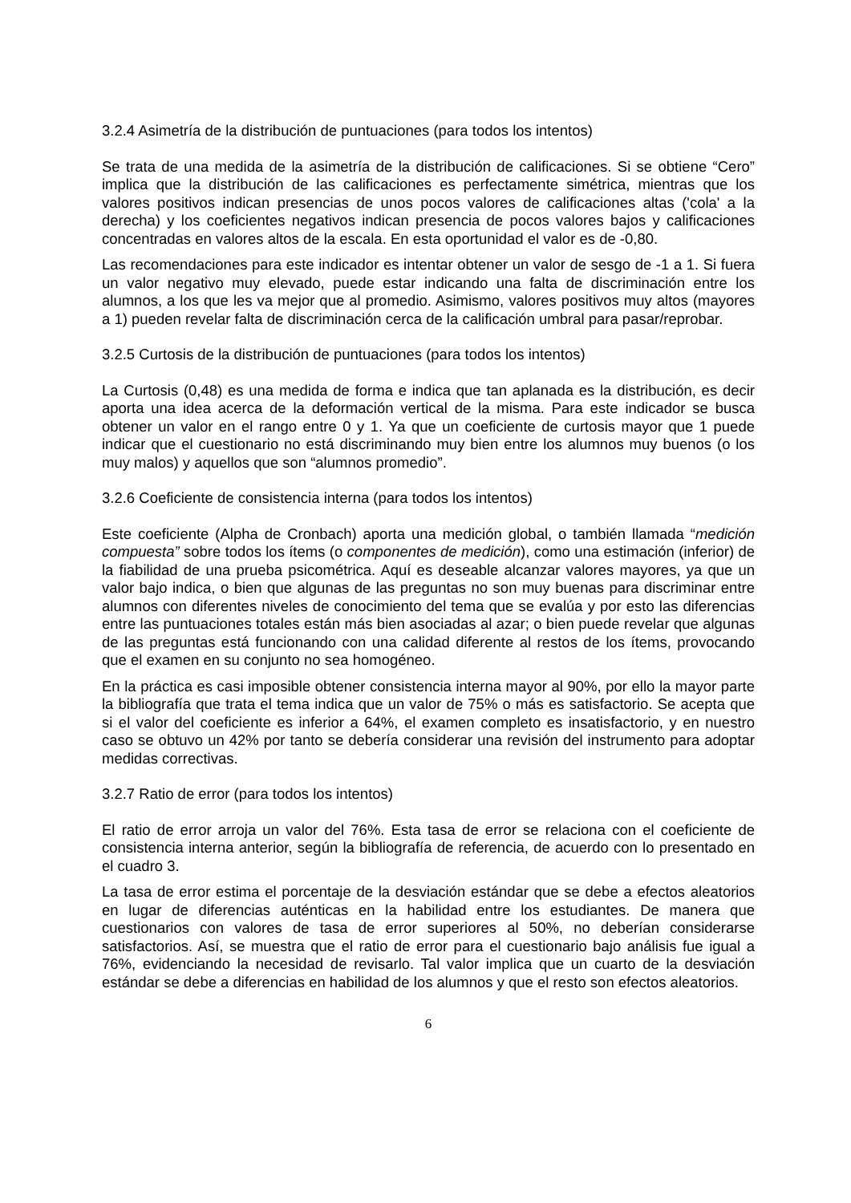3.2.4 Asimetría de la distribución de puntuaciones (para todos los intentos)
Se trata de una medida de la asimetría de la distribución de calificaciones. Si se obtiene “Cero” implica que la distribución de las calificaciones es perfectamente simétrica, mientras que los valores positivos indican presencias de unos pocos valores de calificaciones altas ('cola' a la derecha) y los coeficientes negativos indican presencia de pocos valores bajos y calificaciones concentradas en valores altos de la escala. En esta oportunidad el valor es de -0,80.
Las recomendaciones para este indicador es intentar obtener un valor de sesgo de -1 a 1. Si fuera un valor negativo muy elevado, puede estar indicando una falta de discriminación entre los alumnos, a los que les va mejor que al promedio. Asimismo, valores positivos muy altos (mayores a 1) pueden revelar falta de discriminación cerca de la calificación umbral para pasar/reprobar.
3.2.5 Curtosis de la distribución de puntuaciones (para todos los intentos)
La Curtosis (0,48) es una medida de forma e indica que tan aplanada es la distribución, es decir aporta una idea acerca de la deformación vertical de la misma. Para este indicador se busca obtener un valor en el rango entre 0 y 1. Ya que un coeficiente de curtosis mayor que 1 puede indicar que el cuestionario no está discriminando muy bien entre los alumnos muy buenos (o los muy malos) y aquellos que son “alumnos promedio”.
3.2.6 Coeficiente de consistencia interna (para todos los intentos)
Este coeficiente (Alpha de Cronbach) aporta una medición global, o también llamada “medición compuesta” sobre todos los ítems (o componentes de medición), como una estimación (inferior) de la fiabilidad de una prueba psicométrica. Aquí es deseable alcanzar valores mayores, ya que un valor bajo indica, o bien que algunas de las preguntas no son muy buenas para discriminar entre alumnos con diferentes niveles de conocimiento del tema que se evalúa y por esto las diferencias entre las puntuaciones totales están más bien asociadas al azar; o bien puede revelar que algunas de las preguntas está funcionando con una calidad diferente al restos de los ítems, provocando que el examen en su conjunto no sea homogéneo.
En la práctica es casi imposible obtener consistencia interna mayor al 90%, por ello la mayor parte la bibliografía que trata el tema indica que un valor de 75% o más es satisfactorio. Se acepta que si el valor del coeficiente es inferior a 64%, el examen completo es insatisfactorio, y en nuestro caso se obtuvo un 42% por tanto se debería considerar una revisión del instrumento para adoptar medidas correctivas.
3.2.7 Ratio de error (para todos los intentos)
El ratio de error arroja un valor del 76%. Esta tasa de error se relaciona con el coeficiente de consistencia interna anterior, según la bibliografía de referencia, de acuerdo con lo presentado en el cuadro 3.
La tasa de error estima el porcentaje de la desviación estándar que se debe a efectos aleatorios en lugar de diferencias auténticas en la habilidad entre los estudiantes. De manera que cuestionarios con valores de tasa de error superiores al 50%, no deberían considerarse satisfactorios. Así, se muestra que el ratio de error para el cuestionario bajo análisis fue igual a 76%, evidenciando la necesidad de revisarlo. Tal valor implica que un cuarto de la desviación estándar se debe a diferencias en habilidad de los alumnos y que el resto son efectos aleatorios.
6